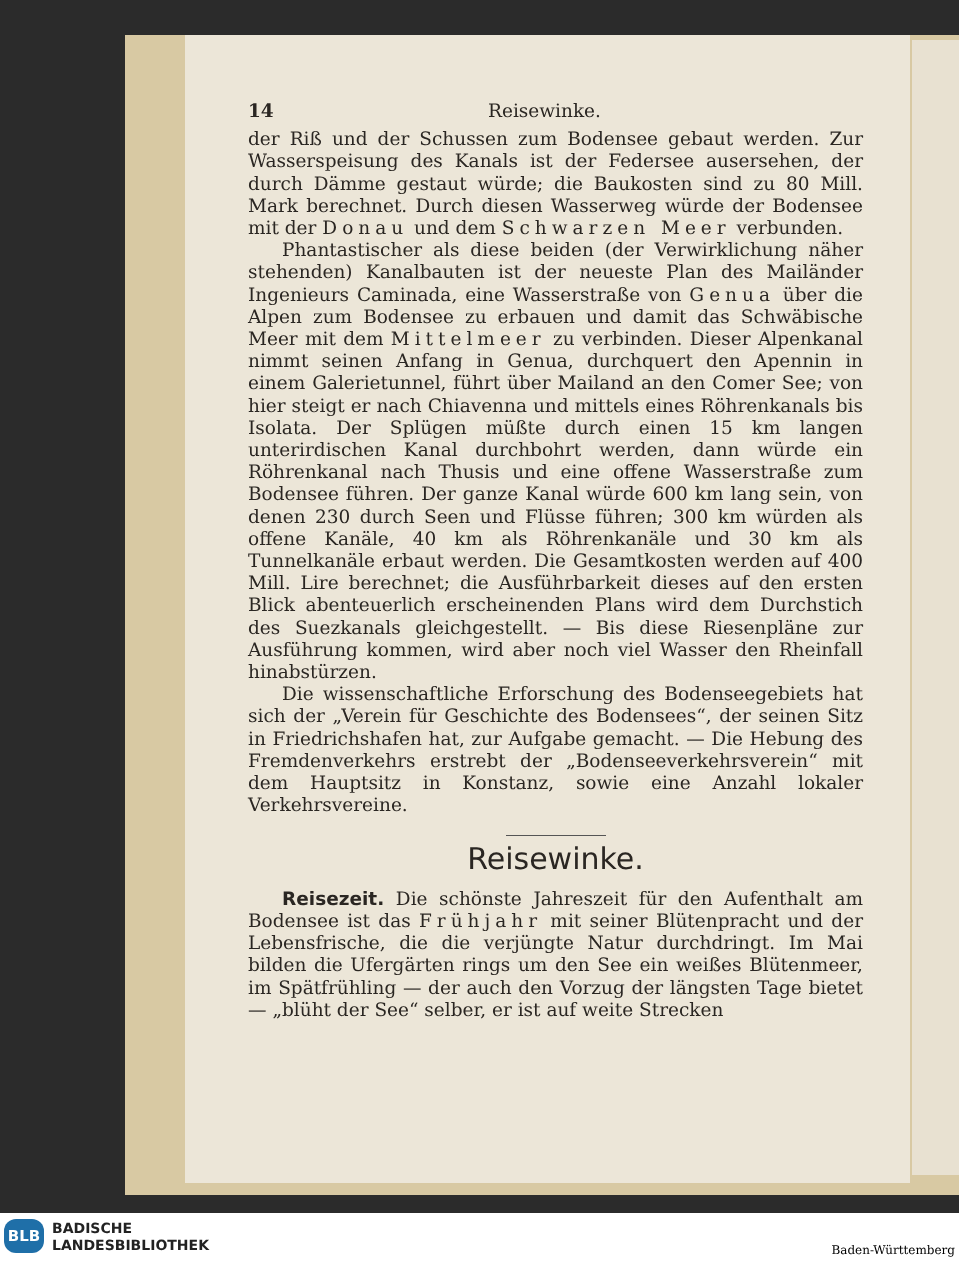14 Reisewinke.
der Riß und der Schussen zum Bodensee gebaut werden. Zur Wasserspeisung des Kanals ist der Federsee ausersehen, der durch Dämme gestaut würde; die Baukosten sind zu 80 Mill. Mark berechnet. Durch diesen Wasserweg würde der Bodensee mit der Donau und dem Schwarzen Meer verbunden.
Phantastischer als diese beiden (der Verwirklichung näher stehenden) Kanalbauten ist der neueste Plan des Mailänder Ingenieurs Caminada, eine Wasserstraße von Genua über die Alpen zum Bodensee zu erbauen und damit das Schwäbische Meer mit dem Mittelmeer zu verbinden. Dieser Alpenkanal nimmt seinen Anfang in Genua, durchquert den Apennin in einem Galerietunnel, führt über Mailand an den Comer See; von hier steigt er nach Chiavenna und mittels eines Röhrenkanals bis Isolata. Der Splügen müßte durch einen 15 km langen unterirdischen Kanal durchbohrt werden, dann würde ein Röhrenkanal nach Thusis und eine offene Wasserstraße zum Bodensee führen. Der ganze Kanal würde 600 km lang sein, von denen 230 durch Seen und Flüsse führen; 300 km würden als offene Kanäle, 40 km als Röhrenkanäle und 30 km als Tunnelkanäle erbaut werden. Die Gesamtkosten werden auf 400 Mill. Lire berechnet; die Ausführbarkeit dieses auf den ersten Blick abenteuerlich erscheinenden Plans wird dem Durchstich des Suezkanals gleichgestellt. — Bis diese Riesenpläne zur Ausführung kommen, wird aber noch viel Wasser den Rheinfall hinabstürzen.
Die wissenschaftliche Erforschung des Bodenseegebiets hat sich der „Verein für Geschichte des Bodensees“, der seinen Sitz in Friedrichshafen hat, zur Aufgabe gemacht. — Die Hebung des Fremdenverkehrs erstrebt der „Bodenseeverkehrsverein“ mit dem Hauptsitz in Konstanz, sowie eine Anzahl lokaler Verkehrsvereine.
Reisewinke.
Reisezeit. Die schönste Jahreszeit für den Aufenthalt am Bodensee ist das Frühjahr mit seiner Blütenpracht und der Lebensfrische, die die verjüngte Natur durchdringt. Im Mai bilden die Ufergärten rings um den See ein weißes Blütenmeer, im Spätfrühling — der auch den Vorzug der längsten Tage bietet — „blüht der See“ selber, er ist auf weite Strecken
BLB
BADISCHE
LANDESBIBLIOTHEK
Baden-Württemberg